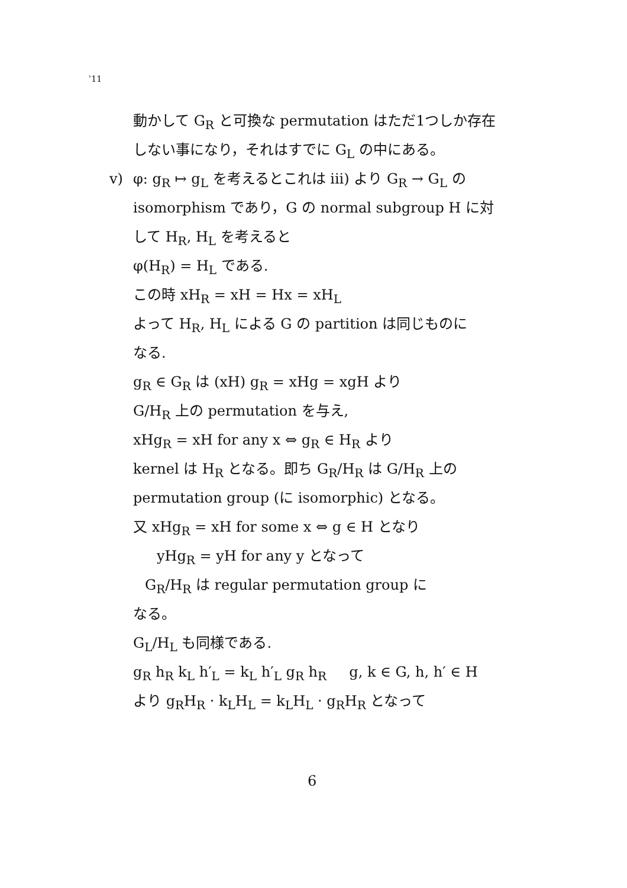ʾ11
動かして G<sub>R</sub> と可換な permutation はただ1つしか存在
しない事になり，それはすでに G<sub>L</sub> の中にある。
v) φ: g<sub>R</sub> ↦ g<sub>L</sub> を考えるとこれは iii) より G<sub>R</sub> → G<sub>L</sub> の
isomorphism であり，G の normal subgroup H に対
して H<sub>R</sub>, H<sub>L</sub> を考えると
φ(H<sub>R</sub>) = H<sub>L</sub> である.
この時 xH<sub>R</sub> = xH = Hx = xH<sub>L</sub>
よって H<sub>R</sub>, H<sub>L</sub> による G の partition は同じものに
なる.
g<sub>R</sub> ∈ G<sub>R</sub> は (xH) g<sub>R</sub> = xHg = xgH より
G/H<sub>R</sub> 上の permutation を与え,
xHg<sub>R</sub> = xH for any x ⇔ g<sub>R</sub> ∈ H<sub>R</sub> より
kernel は H<sub>R</sub> となる。即ち G<sub>R</sub>/H<sub>R</sub> は G/H<sub>R</sub> 上の
permutation group (に isomorphic) となる。
又 xHg<sub>R</sub> = xH for some x ⇔ g ∈ H となり
yHg<sub>R</sub> = yH for any y となって
G<sub>R</sub>/H<sub>R</sub> は regular permutation group に
なる。
G<sub>L</sub>/H<sub>L</sub> も同様である.
g<sub>R</sub> h<sub>R</sub> k<sub>L</sub> h′<sub>L</sub> = k<sub>L</sub> h′<sub>L</sub> g<sub>R</sub> h<sub>R</sub> g, k ∈ G, h, h′ ∈ H
より g<sub>R</sub>H<sub>R</sub> · k<sub>L</sub>H<sub>L</sub> = k<sub>L</sub>H<sub>L</sub> · g<sub>R</sub>H<sub>R</sub> となって
6